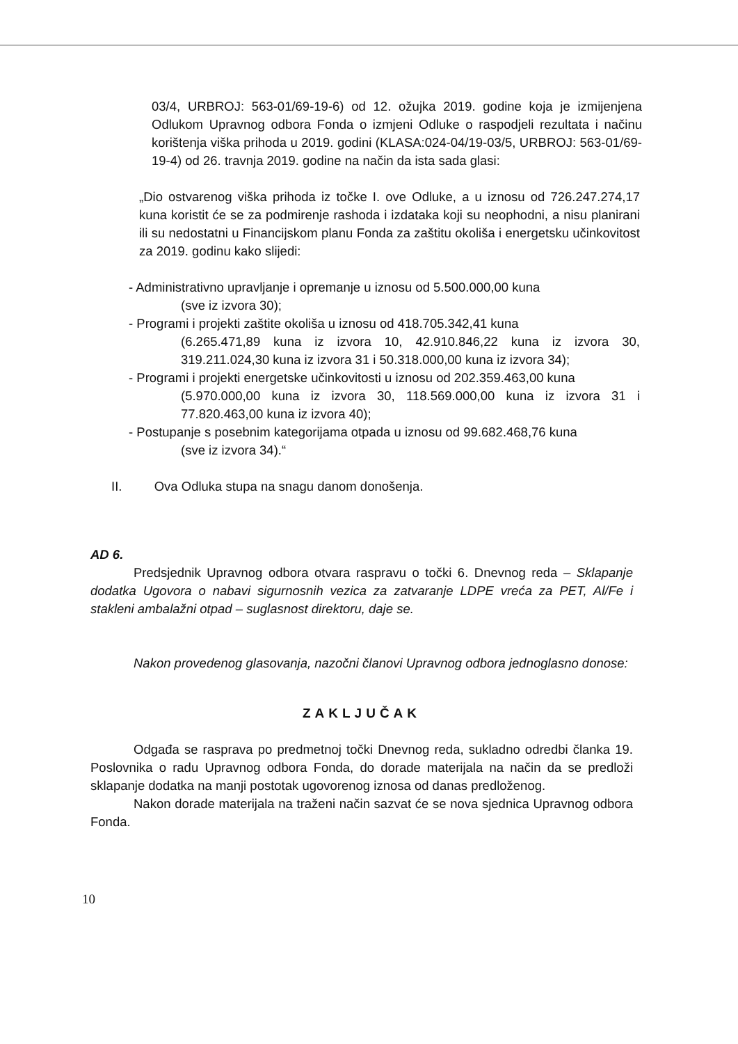03/4, URBROJ: 563-01/69-19-6) od 12. ožujka 2019. godine koja je izmijenjena Odlukom Upravnog odbora Fonda o izmjeni Odluke o raspodjeli rezultata i načinu korištenja viška prihoda u 2019. godini (KLASA:024-04/19-03/5, URBROJ: 563-01/69-19-4) od 26. travnja 2019. godine na način da ista sada glasi:
„Dio ostvarenog viška prihoda iz točke I. ove Odluke, a u iznosu od 726.247.274,17 kuna koristit će se za podmirenje rashoda i izdataka koji su neophodni, a nisu planirani ili su nedostatni u Financijskom planu Fonda za zaštitu okoliša i energetsku učinkovitost za 2019. godinu kako slijedi:
- Administrativno upravljanje i opremanje u iznosu od 5.500.000,00 kuna
(sve iz izvora 30);
- Programi i projekti zaštite okoliša u iznosu od 418.705.342,41 kuna
(6.265.471,89 kuna iz izvora 10, 42.910.846,22 kuna iz izvora 30, 319.211.024,30 kuna iz izvora 31 i 50.318.000,00 kuna iz izvora 34);
- Programi i projekti energetske učinkovitosti u iznosu od 202.359.463,00 kuna
(5.970.000,00 kuna iz izvora 30, 118.569.000,00 kuna iz izvora 31 i 77.820.463,00 kuna iz izvora 40);
- Postupanje s posebnim kategorijama otpada u iznosu od 99.682.468,76 kuna
(sve iz izvora 34).“
II. Ova Odluka stupa na snagu danom donošenja.
AD 6.
Predsjednik Upravnog odbora otvara raspravu o točki 6. Dnevnog reda – Sklapanje dodatka Ugovora o nabavi sigurnosnih vezica za zatvaranje LDPE vreća za PET, Al/Fe i stakleni ambalažni otpad – suglasnost direktoru, daje se.
Nakon provedenog glasovanja, nazočni članovi Upravnog odbora jednoglasno donose:
ZAKLJUČAK
Odgađa se rasprava po predmetnoj točki Dnevnog reda, sukladno odredbi članka 19. Poslovnika o radu Upravnog odbora Fonda, do dorade materijala na način da se predloži sklapanje dodatka na manji postotak ugovorenog iznosa od danas predloženog.
Nakon dorade materijala na traženi način sazvat će se nova sjednica Upravnog odbora Fonda.
10